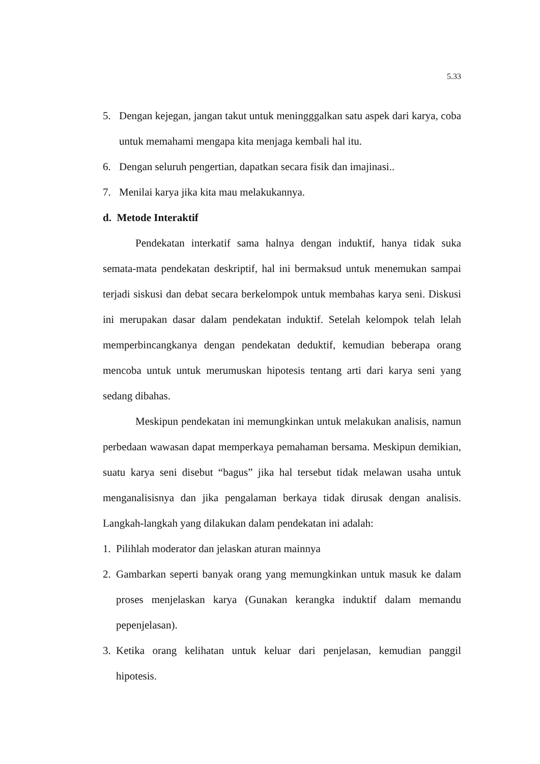5.33
5. Dengan kejegan, jangan takut untuk meningggalkan satu aspek dari karya, coba untuk memahami mengapa kita menjaga kembali hal itu.
6. Dengan seluruh pengertian, dapatkan secara fisik dan imajinasi..
7. Menilai karya jika kita mau melakukannya.
d. Metode Interaktif
Pendekatan interkatif sama halnya dengan induktif, hanya tidak suka semata-mata pendekatan deskriptif, hal ini bermaksud untuk menemukan sampai terjadi siskusi dan debat secara berkelompok untuk membahas karya seni. Diskusi ini merupakan dasar dalam pendekatan induktif. Setelah kelompok telah lelah memperbincangkanya dengan pendekatan deduktif, kemudian beberapa orang mencoba untuk untuk merumuskan hipotesis tentang arti dari karya seni yang sedang dibahas.
Meskipun pendekatan ini memungkinkan untuk melakukan analisis, namun perbedaan wawasan dapat memperkaya pemahaman bersama. Meskipun demikian, suatu karya seni disebut “bagus” jika hal tersebut tidak melawan usaha untuk menganalisisnya dan jika pengalaman berkaya tidak dirusak dengan analisis. Langkah-langkah yang dilakukan dalam pendekatan ini adalah:
1. Pilihlah moderator dan jelaskan aturan mainnya
2. Gambarkan seperti banyak orang yang memungkinkan untuk masuk ke dalam proses menjelaskan karya (Gunakan kerangka induktif dalam memandu pepenjelasan).
3. Ketika orang kelihatan untuk keluar dari penjelasan, kemudian panggil hipotesis.